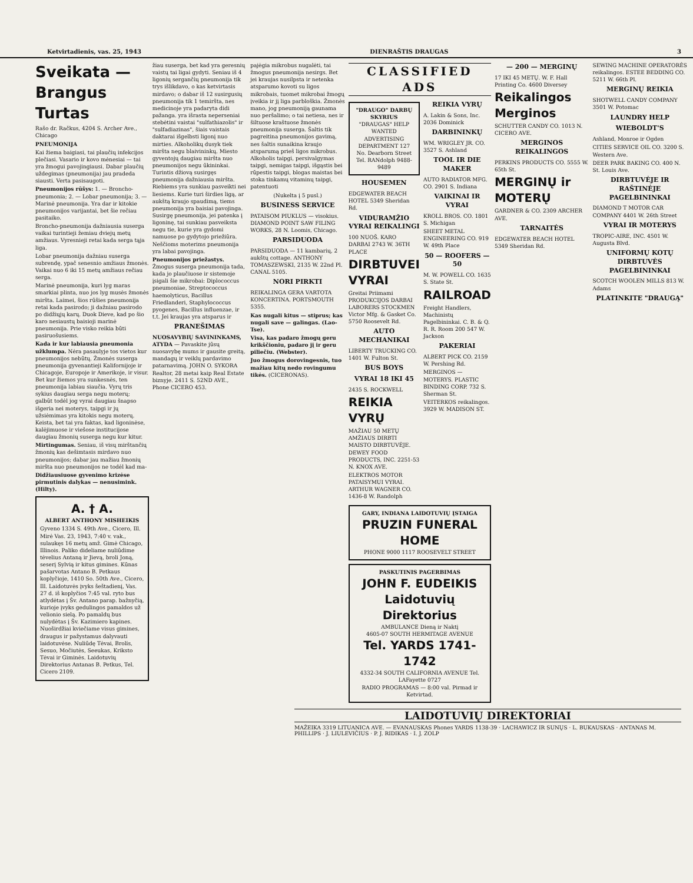Ketvirtadienis, vas. 25, 1943 DIENRAŠTIS DRAUGAS 3
Sveikata — Brangus Turtas
Rašo dr. Račkus, 4204 S. Archer Ave., Chicago
PNEUMONIJA
Kai žiema baigiasi, tai plaučių infekcijos plečiasi. Vasario ir kovo mėnesiai — tai yra žmogui pavojingiausi. Dabar plaučių uždegimas (pneumonija) jau pradeda siausti. Verta pasisaugoti.
Pneumonijos rūšys: 1. — Broncho-pneumonia; 2. — Lobar pneumonija; 3. — Marinė pneumonija. Yra dar ir kitokie pneumonijos varijantai, bet šie rečiau pasitaiko.
Broncho-pneumonija dažniausia suserga vaikai turintieji žemiau dviejų metų amžiaus. Vyresnieji retai kada serga tąja liga.
Lobar pneumonija dažniau suserga subrendę, ypač senesnio amžiaus žmonės. Vaikai nuo 6 iki 15 metų amžiaus rečiau serga.
Marinė pneumonija, kuri lyg maras smarkiai plinta, nuo jos lyg musės žmonės miršta. Laimei, šios rūšies pneumonija retai kada pasirodo; ji dažniau pasirodo po didžiųjų karų. Duok Dieve, kad po šio karo nesiaustų baisioji marinė pneumonija. Prie visko reikia būti pasiruošusiems.
Kada ir kur labiausia pneumonia užklumpa. Nėra pasaulyje tos vietos kur pneumonijos nebūtų. Žmonės suserga pneumonija gyvenantieji Kalifornijoje ir Chicagoje, Europoje ir Amerikoje, ir visur. Bet kur žiemos yra sunkesnės, ten pneumonija labiau siaučia. Vyrų tris sykius daugiau serga negu moterų; galbūt todėl jog vyrai daugiau šnapso išgeria nei moterys, taipgi ir jų užsiėmimas yra kitokis negu moterų. Keista, bet tai yra faktas, kad ligoninėse, kalėjimuose ir viešose institucijose daugiau žmonių suserga negu kur kitur.
Mirtingumas. Seniau, iš visų mirštančių žmonių kas dešimtasis mirdavo nuo pneumonijos; dabar jau mažiau žmonių miršta nuo pneumonijos ne todėl kad ma-
Didžiausiuose gyvenimo krizėse pirmutinis dalykas — nenusimink. (Hilty).
A. † A.
ALBERT ANTHONY MISHEIKIS
Gyveno 1334 S. 49th Ave., Cicero, Ill. Mirė Vas. 23, 1943, 7:40 v. vak., sulaukęs 16 metų amž. Gimė Chicago, Illinois. Paliko dideliame nuliūdime tėvelius Antaną ir Jievą, broli Joną, seserį Sylvią ir kitus gimines. Kūnas pašarvotas Antano B. Petkaus koplyčioje, 1410 So. 50th Ave., Cicero, Ill. Laidotuvės įvyks šeštadienį, Vas. 27 d. iš koplyčios 7:45 val. ryto bus atlydėtas į Šv. Antano parap. bažnyčią, kurioje įvyks gedulingos pamaldos už velionio sielą. Po pamaldų bus nulydėtas į Šv. Kazimiero kapines. Nuoširdžiai kviečiame visus gimines, draugus ir pažystamus dalyvauti laidotuvėse. Nuliūdę Tėvai, Broli̇s, Sesuo, Močiutės, Seeukas, Kriksto Tėvai ir Giminės. Laidotuvių Direktorius Antanas B. Petkus, Tel. Cicero 2109.
žiau suserga, bet kad yra geresnių vaistų tai ligai gydyti. Seniau iš 4 ligonių serganči̇ų pneumonija tik trys išlikdavo, o kas ketvirtasis mirdavo; o dabar iš 12 susirgusių pneumonija tik 1 temiršta, nes medicinoje yra padaryta didi pažanga. yra išrasta neperseniai stebėtini vaistai "sulfathiazolis" ir "sulfadiazinas", šiais vaistais daktarai išgelbsti ligonį nuo mirties. Alkoholikų dusyk tiek miršta negu blaivininkų. Miesto gyventojų daugiau miršta nuo pneumonijos negu ūkininkai. Turintis džiovą susirgęs pneumonija dažniausia miršta. Riebiems yra sunkiau pasveikti nei liesiems. Kurie turi širdies ligą, ar aukštą kraujo spaudimą, tiems pneumonija yra baisiai pavojinga. Susirgę pneumonija, jei patenka į ligoninę, tai sunkiau pasveiksta negu tie, kurie yra gydomi namuose po gydytojo priežiūra. Neščioms moterims pneumonija yra labai pavojinga.
Pneumonijos priežastys. Žmogus suserga pneumonija tada, kada jo plaučiuose ir sistemoje įsigali šie mikrobai: Diplococcus pneumoniae, Streptococcus haemolyticus, Bacillus Friedlanderi, Staphylococcus pyogenes, Bacillus influenzae, ir t.t. Jei kraujas yra atsparus ir
PRANEŠIMAS
NUOSAVYBIŲ SAVININKAMS, ATYDA — Pavaskite jūsų nuosavybę mums ir gausite greitą, mandagų ir veiklų pardavimo patarnavimą. JOHN O. SYKORA Realtor, 28 metai kaip Real Estate biznyje. 2411 S. 52ND AVE., Phone CICERO 453.
pajėgia mikrobus nugalėti, tai žmogus pneumonija nesirgs. Bet jei kraujas nusilpsta ir netenka atsparumo kovoti su ligos mikrobais, tuomet mikrobai žmogų įveikia ir jį liga parbloškia. Žmonės mano, jog pneumoniją gaunama nuo peršalimo; o tai netiesa, nes ir šiltuose kraštuose žmonės pneumonija suserga. Šaltis tik pagreitina pneumonijos gavimą, nes šaltis sunaikina kraujo atsparumą prieš ligos mikrobus. Alkoholis taipgi, persivalgymas taipgi, nemigas taipgi, išgąstis bei rūpestis taipgi, blogas maistas bei stoka tinkamų vitaminų taipgi, patentuoti
(Nukelta į 5 pusl.)
BUSINESS SERVICE
PATAISOM PIUKLUS — visokius. DIAMOND POINT SAW FILING WORKS, 28 N. Loomis, Chicago.
PARSIDUODA
PARSIDUODA — 11 kambarių, 2 aukštų cottage. ANTHONY TOMASZEWSKI, 2135 W. 22nd Pl. CANAL 5105.
NORI PIRKTI
REIKALINGA GERA VARTOTA KONCERTINA. PORTSMOUTH 5355.
Kas nugali kitus — stiprus; kas nugali save — galingas. (Lao-Tse).
Visa, kas padaro žmogų geru krikščioniu, padaro jį ir geru piliečiu. (Webster).
Juo žmogus dorovingesnis, tuo mažiau kitų nedo rovingumu tikės. (CICERONAS).
CLASSIFIED ADS
"DRAUGO" DARBŲ SKYRIUS
"DRAUGAS" HELP WANTED ADVERTISING DEPARTMENT 127 No. Dearborn Street Tel. RANdolph 9488-9489
HOUSEMEN
EDGEWATER BEACH HOTEL 5349 Sheridan Rd.
VIDURAMŽIO VYRAI REIKALINGI
100 NUOŠ. KARO DARBAI 2743 W. 36TH PLACE
DIRBTUVEI VYRAI
Greitai Priimami PRODUKCIJOS DARBAI LABORERS STOCKMEN Victor Mfg. & Gasket Co. 5750 Roosevelt Rd.
AUTO MECHANIKAI
LIBERTY TRUCKING CO. 1401 W. Fulton St.
BUS BOYS
VYRAI 18 IKI 45
2435 S. ROCKWELL
REIKIA VYRŲ
MAŽIAU 50 METŲ AMŽIAUS DIRBTI MAISTO DIRBTUVĖJE. DEWEY FOOD PRODUCTS, INC. 2251-53 N. KNOX AVE.
ELEKTROS MOTOR PATAISYMUI VYRAI. ARTHUR WAGNER CO. 1436-8 W. Randolph
REIKIA VYRŲ
A. Lakin & Sons, Inc. 2036 Dominick
DARBININKŲ
WM. WRIGLEY JR. CO. 3527 S. Ashland
TOOL IR DIE MAKER
AUTO RADIATOR MFG. CO. 2901 S. Indiana
VAIKINAI IR VYRAI
KROLL BROS. CO. 1801 S. Michigan
SHEET METAL ENGINEERING CO. 919 W. 49th Place
50 — ROOFERS — 50
M. W. POWELL CO. 1635 S. State St.
RAILROAD
Freight Handlers, Machinistų Pagelbininkai. C. B. & Q. R. R. Room 200 547 W. Jackson
PAKERIAI
ALBERT PICK CO. 2159 W. Pershing Rd.
MERGINOS — MOTERYS. PLASTIC BINDING CORP. 732 S. Sherman St.
VEITERKOS reikalingos. 3929 W. MADISON ST.
GARY, INDIANA LAIDOTUVIŲ ĮSTAIGA
PRUZIN FUNERAL HOME
PHONE 9000 1117 ROOSEVELT STREET
PASKUTINIS PAGERBIMAS
JOHN F. EUDEIKIS
Laidotuvių Direktorius
AMBULANCE Dieną ir Naktį
4605-07 SOUTH HERMITAGE AVENUE
Tel. YARDS 1741-1742
4332-34 SOUTH CALIFORNIA AVENUE Tel. LAFayette 0727
RADIO PROGRAMAS — 8:00 val. Pirmad ir Ketvirtad.
— 200 — MERGINŲ
17 IKI 45 METŲ. W. F. Hall Printing Co. 4600 Diversey
Reikalingos Merginos
SCHUTTER CANDY CO. 1013 N. CICERO AVE.
MERGINOS REIKALINGOS
PERKINS PRODUCTS CO. 5555 W. 65th St.
MERGINŲ ir MOTERŲ
GARDNER & CO. 2309 ARCHER AVE.
TARNAITĖS
EDGEWATER BEACH HOTEL 5349 Sheridan Rd.
SEWING MACHINE OPERATORĖS reikalingos. ESTEE BEDDING CO. 5211 W. 66th Pl.
MERGINŲ REIKIA
SHOTWELL CANDY COMPANY 3501 W. Potomac
LAUNDRY HELP
WIEBOLDT'S
Ashland, Monroe ir Ogden
CITIES SERVICE OIL CO. 3200 S. Western Ave.
DEER PARK BAKING CO. 400 N. St. Louis Ave.
DIRBTUVĖJE IR RAŠTINĖJE PAGELBININKAI
DIAMOND T MOTOR CAR COMPANY 4401 W. 26th Street
VYRAI IR MOTERYS
TROPIC-AIRE, INC. 4501 W. Augusta Blvd.
UNIFORMŲ KOTŲ DIRBTUVĖS PAGELBININKAI
SCOTCH WOOLEN MILLS 813 W. Adams
PLATINKITE "DRAUGĄ"
LAIDOTUVIŲ DIREKTORIAI
MAŽEIKA 3319 LITUANICA AVE. — EVANAUSKAS Phones YARDS 1138-39 · LACHAWICZ IR SUNŲS · L. BUKAUSKAS · ANTANAS M. PHILLIPS · J. LIULEVIČIUS · P. J. RIDIKAS · I. J. ZOLP